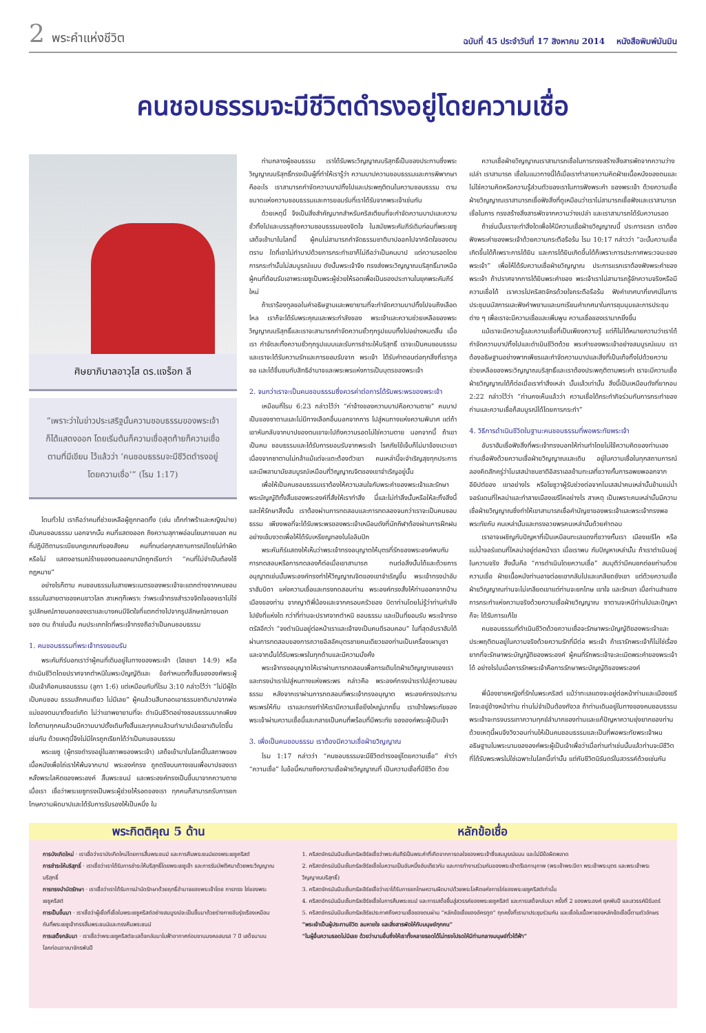2 พระคำแห่งชีวิต
ฉบับที่ 45 ประจำวันที่ 17 สิงหาคม 2014 หนังสือพิมพ์มันมิน
คนชอบธรรมจะมีชีวิตดำรงอยู่โดยความเชื่อ
ศิษยาภิบาลอาวุโส ดร.แจร็อก ลี
“เพราะว่าในข่าวประเสริฐนั้นความชอบธรรมของพระเจ้าก็ได้แสดงออก โดยเริ่มต้นก็ความเชื่อสุดท้ายก็ความเชื่อตามที่มีเขียน ไว้แล้วว่า ‘คนชอบธรรมจะมีชีวิตดำรงอยู่โดยความเชื่อ’” (โรม 1:17)
โดนทั่วไป เราถือว่าคนที่ช่วยเหลือผู้ถูกทอดทิ้ง (เช่น เด็กกำพร้าและหญิงม่าย) เป็นคนชอบธรรม นอกจากนั้น คนที่แสดงออก ถึงความสุภาพอ่อนโยนภายนอก คนที่ปฏิบัติตามระเบียบกฎเกณฑ์ของสังคม คนที่ทนต่อทุกสถานการณ์โดยไม่ทำผิดหรือไม่ แสดงอารมณ์ร้ายของตนออกมามักถูกเรียกว่า “คนที่ไม่จำเป็นต้องใช้กฎหมาย”
อย่างไรก็ตาม คนชอบธรรมในสายพระเนตรของพระเจ้าจะแตกต่างจากคนชอบธรรมในสายตาของคนชาวโลก สาเหตุก็เพราะ ว่าพระเจ้าทรงสำรวจจิตใจของเราไม่ใช่รูปลักษณ์ภายนอกของเราและบางคนมีจิตใจที่แตกต่างไปจากรูปลักษณ์ภายนอกของ ตน ถ้าเช่นนั้น คนประเภทใดที่พระเจ้าทรงถือว่าเป็นคนชอบธรรม
1. คนชอบธรรมที่พระเจ้าทรงยอมรับ
พระคัมภีร์บอกเราว่าผู้คนที่เดินอยู่ในทางของพระเจ้า (โฮเชยา 14:9) หรือดำเนินชีวิตโดยปราศจากตำหนิในพระบัญญัติและ ข้อกำหนดทั้งสิ้นขององค์พระผู้เป็นเจ้าคือคนชอบธรรม (ลูกา 1:6) แต่เหมือนกับที่โรม 3:10 กล่าวไว้ว่า “ไม่มีผู้ใดเป็นคนชอบ ธรรมสักคนเดียว ไม่มีเลย” ผู้คนล้วนสืบทอดเอาธรรมชาติบาปจากพ่อแม่ของตนมาตั้งแต่เกิด ไม่ว่าเขาพยายามที่จะ ดำเนินชีวิตอย่างชอบธรรมมากเพียงใดก็ตามทุกคนล้วนมีความบาปดั้งเดิมทั้งสิ้นและทุกคนล้วนทำบาปเมื่อเขาเติบโตขึ้น เช่นกัน ด้วยเหตุนี้จึงไม่มีใครถูกเรียกได้ว่าเป็นคนชอบธรรม
พระเยซู (ผู้ทรงดำรงอยู่ในสภาพของพระเจ้า) เสด็จเข้ามาในโลกนี้ในสภาพของเนื้อหนังเพื่อไถ่เราให้พ้นจากบาป พระองค์ทรง ถูกตรึงบนกางเขนเพื่อบาปของเรา หลั่งพระโลหิตของพระองค์ สิ้นพระชนม์ และพระองค์ทรงเป็นขึ้นมาจากความตาย เมื่อเรา เชื่อว่าพระเยซูทรงเป็นพระผู้ช่วยให้รอดของเรา ทุกคนก็สามารถรับการยกโทษความผิดบาปและได้รับการรับรองให้เป็นหนึ่ง ใน
ท่ามกลางผู้ชอบธรรม เราได้รับพระวิญญาณบริสุทธิ์เป็นของประทานซึ่งพระวิญญาณบริสุทธิ์ทรงเป็นผู้ที่ทำให้เรารู้ว่า ความบาปความชอบธรรมและการพิพากษาคืออะไร เราสามารถกำจัดความบาปทิ้งไปและประพฤติตนในความชอบธรรม ตามขนาดแห่งความชอบธรรมและการยอมรับที่เราได้รับจากพระเจ้าเช่นกัน
ด้วยเหตุนี้ จึงเป็นสิ่งสำคัญมากสำหรับคริสเตียนที่จะกำจัดความบาปและความชั่วทิ้งไปและบรรลุถึงความชอบธรรมของจิตใจ ในสมัยพระคัมภีร์เดิมก่อนที่พระเยซูเสด็จเข้ามาในโลกนี้ ผู้คนไม่สามารถกำจัดธรรมชาติบาปออกไปจากจิตใจของตน ตราบ ใดที่เขาไม่ทำบาปด้วยการกระทำเขาก็ไม่ถือว่าเป็นคนบาป แต่ความรอดโดยการกระทำนั้นไม่สมบูรณ์แบบ ดังนั้นพระเจ้าจึง ทรงส่งพระวิญญาณบริสุทธิ์มาเหนือผู้คนที่ต้อนรับเอาพระเยซูเป็นพระผู้ช่วยให้รอดเพื่อเป็นของประทานในยุคพระคัมภีร์ใหม่
ถ้าเราร้องทูลขอในคำอธิษฐานและพยายามที่จะกำจัดความบาปทิ้งไปจนถึงเลือดไหล เราก็จะได้รับพระคุณและพระกำลังของ พระเจ้าและความช่วยเหลือของพระวิญญาณบริสุทธิ์และเราจะสามารถกำจัดความชั่วทุกรูปแบบทิ้งไปอย่างหมดสิ้น เมื่อเรา กำจัดละทิ้งความชั่วทุกรูปแบบและรับการชำระให้บริสุทธิ์ เราจะเป็นคนชอบธรรมและเราจะได้รับความรักและการยอมรับจาก พระเจ้า ได้รับคำตอบต่อทุกสิ่งที่เราทูลขอ และได้ชื่นชมกับสิทธิอำนาจและพระพรแห่งการเป็นบุตรของพระเจ้า
2. จนกว่าเราจะเป็นคนชอบธรรมซึ่งควรค่าต่อการได้รับพระพรของพระเจ้า
เหมือนที่โรม 6:23 กล่าวไว้ว่า “ค่าจ้างของความบาปคือความตาย” คนบาปเป็นของซาตานและไม่มีทางเลือกอื่นนอกจากการ ไปสู่หนทางแห่งความพินาศ แต่ถ้าเขาหันกลับจากบาปของตนเขาจะไปถึงความรอดไม่ใช่ความตาย นอกจากนี้ ถ้าเขาเป็นคน ชอบธรรมและได้รับการยอมรับจากพระเจ้า โรคภัยไข้เจ็บก็ไม่มาข้องแวะเขาเนื่องจากซาตานไม่กล้าแม้แต่จะแตะต้องตัวเขา คนเหล่านี้จะจำเริญสุขทุกประการและมีพลานามัยสมบูรณ์เหมือนที่วิญญาณจิตของเขาจำเริญอยู่นั้น
เพื่อให้เป็นคนชอบธรรมเราต้องให้ความสนใจกับพระคำของพระเจ้าและรักษาพระบัญญัติทั้งสิ้นของพระองค์ที่สั่งให้เราทำสิ่ง นี้และไม่ทำสิ่งนั้นหรือให้ละทิ้งสิ่งนี้และให้รักษาสิ่งนั้น เราต้องผ่านการทดสอบและการทดลองจนกว่าเราจะเป็นคนชอบธรรม เพียงพอที่จะได้รับพระพรของพระเจ้าเหมือนดังที่นักกีฬาต้องผ่านการฝึกฝนอย่างเข้มงวดเพื่อให้ได้รับเหรียญทองในโอลิมปิก
พระคัมภีร์แสดงให้เห็นว่าพระเจ้าทรงอนุญาตให้บุตรที่รักของพระองค์พบกับการทดสอบหรือการทดลองก็ต่อเมื่อเขาสามารถ ทนต่อสิ่งนั้นได้และด้วยการอนุญาตเช่นนั้นพระองค์ทรงทำให้วิญญาณจิตของเขาจำเริญขึ้น พระเจ้าทรงนำอับราฮัมบิดา แห่งความเชื่อและทรงทดสอบท่าน พระองค์ทรงสั่งให้ท่านออกจากบ้านเมืองของท่าน จากญาติพี่น้องและจากครอบครัวของ บิดาท่านโดยไม่รู้ว่าท่านกำลังไปยังที่แห่งใด กว่าที่ท่านจะปราศจากตำหนิ ชอบธรรม และเป็นที่ยอมรับ พระเจ้าทรงตรัสอีกว่า “จงดำเนินอยู่ต่อหน้าเราและเจ้าจงเป็นคนดีรอบคอบ” ในที่สุดอับราฮัมได้ผ่านการทดสอบของการถวายอิสอัคบุตรชายคนเดียวของท่านเป็นเครื่องเผาบูชาและจากนั้นได้รับพระพรในทุกด้านและมีความมั่งคั่ง
พระเจ้าทรงอนุญาตให้เราผ่านการทดสอบเพื่อการเติบโตฝ่ายวิญญาณของเราและทรงนำเราไปสู่หนทางแห่งพระพร กล่าวคือ พระองค์ทรงนำเราไปสู่ความชอบธรรม หลังจากเราผ่านการทดสอบที่พระเจ้าทรงอนุญาต พระองค์ทรงประทานพระพรให้กับ เราและทรงทำให้เรามีความเชื่อยิ่งใหญ่มากขึ้น เราเข้าใจพระทัยของพระเจ้าผ่านความเชื่อนี้และกลายเป็นคนที่พร้อมที่มีพระทัย ขององค์พระผู้เป็นเจ้า
3. เพื่อเป็นคนชอบธรรม เราต้องมีความเชื่อฝ่ายวิญญาณ
โรม 1:17 กล่าวว่า “คนชอบธรรมจะมีชีวิตดำรงอยู่โดยความเชื่อ” คำว่า “ความเชื่อ” ในข้อนี้หมายถึงความเชื่อฝ่ายวิญญาณที่ เป็นความเชื่อที่มีชีวิต ด้วย
ความเชื่อฝ่ายวิญญาณเราสามารถเชื่อในการทรงสร้างสิ่งสารพัดจากความว่างเปล่า เราสามารถ เชื่อในแนวทางนี้ได้เมื่อเราทำลายความคิดฝ่ายเนื้อหนังของตนและไม่ใช่ความคิดหรือความรู้ส่วนตัวของเราในการฟังพระคำ ของพระเจ้า ด้วยความเชื่อฝ่ายวิญญาณเราสามารถเชื่อฟังสิ่งที่ดูเหมือนว่าเราไม่สามารถเชื่อฟังและเราสามารถเชื่อในการ ทรงสร้างสิ่งสารพัดจากความว่างเปล่า และเราสามารถได้รับความรอด
ถ้าเช่นนั้นเราจะทำสิ่งใดเพื่อให้มีความเชื่อฝ่ายวิญญาณนี้ ประการแรก เราต้องฟังพระคำของพระเจ้าด้วยความกระตือรือร้น โรม 10:17 กล่าวว่า “ฉะนั้นความเชื่อเกิดขึ้นได้ก็เพราะการได้ยิน และการได้ยินเกิดขึ้นได้ก็เพราะการประกาศพระวจนะของ พระเจ้า” เพื่อให้ได้รับความเชื่อฝ่ายวิญญาณ ประการแรกเราต้องฟังพระคำของพระเจ้า ถ้าปราศจากการได้ยินพระคำของ พระเจ้าเราไม่สามารถรู้จักความจริงหรือมีความเชื่อได้ เราควรไปคริสตจักรด้วยใจกระตือรือร้น ฟังคำเทศนาที่เทศน์ในการ ประชุมนมัสการและฟังคำพยานและบทเรียนคำเทศนาในการชุมนุมและการประชุมต่าง ๆ เพื่อเราจะมีความเชื่อและเพิ่มพูน ความเชื่อของเรามากยิ่งขึ้น
แม้เราจะมีความรู้และความเชื่อที่เป็นเพียงความรู้ แต่ก็ไม่ได้หมายความว่าเราได้กำจัดความบาปทิ้งไปและดำเนินชีวิตด้วย พระคำของพระเจ้าอย่างสมบูรณ์แบบ เราต้องอธิษฐานอย่างพากเพียรและกำจัดความบาปและสิ่งที่เป็นเท็จทิ้งไปด้วยความ ช่วยเหลือของพระวิญญาณบริสุทธิ์และเราต้องประพฤติตามพระคำ เราจะมีความเชื่อฝ่ายวิญญาณได้ก็ต่อเมื่อเราทำสิ่งเหล่า นั้นแล้วเท่านั้น สิ่งนี้เป็นเหมือนดังที่ยากอบ 2:22 กล่าวไว้ว่า “ท่านคงเห็นแล้วว่า ความเชื่อได้กระทำกิจร่วมกับการกระทำของ ท่านและความเชื่อก็สมบูรณ์ได้โดยการกระทำ”
4. วิธีการดำเนินชีวิตในฐานะคนชอบธรรมที่พอพระทัยพระเจ้า
อับราฮัมเชื่อฟังสิ่งที่พระเจ้าทรงบอกให้ท่านทำโดยไม่ใช้ความคิดของท่านเอง ท่านเชื่อฟังด้วยความเชื่อฝ่ายวิญญาณและเดิน อยู่ในความเชื่อในทุกสถานการณ์ ลองคิดสักครู่ว่าโมเสสนำชนชาติอิสราเอลข้ามทะเลที่ขวางกั้นการอพยพออกจากอียิปต์ของ เขาอย่างไร หรือโยชูวาผู้รับช่วงต่อจากโมเสสนำคนเหล่านั้นข้ามแม่น้ำจอร์แดนที่ไหลบ่าและทำลายเมืองเยรีโคอย่างไร สาเหตุ เป็นเพราะคนเหล่านั้นมีความเชื่อฝ่ายวิญญาณซึ่งทำให้เขาสามารถเชื่อคำบัญชาของพระเจ้าและพระเจ้าทรงพอพระทัยกับ คนเหล่านั้นและทรงอวยพรคนเหล่านั้นด้วยคำตอบ
เราอาจเผชิญกับปัญหาที่เป็นเหมือนทะเลแดงที่ขวางกั้นเรา เมืองเยรีโค หรือแม่น้ำจอร์แดนที่ไหลบ่าอยู่ต่อหน้าเรา เมื่อเราพบ กับปัญหาเหล่านั้น ถ้าเราดำเนินอยู่ในความจริง สิ่งนั้นคือ “การดำเนินโดยความเชื่อ” สมมุติว่ามีคนชกต่อยท่านด้วยความเชื่อ ฝ่ายเนื้อหนังท่านอาจต่อยเขากลับไปและเกลียดชังเขา แต่ด้วยความเชื่อฝ่ายวิญญาณท่านจะไม่เกลียดเขาแต่ท่านจะยกโทษ เขาใจ และรักเขา เมื่อท่านสำแดงการกระทำแห่งความจริงด้วยความเชื่อฝ่ายวิญญาณ ซาตานจะหนีท่านไปและปัญหาก็จะ ได้รับการแก้ไข
คนชอบธรรมที่ดำเนินชีวิตด้วยความเชื่อจะรักษาพระบัญญัติของพระเจ้าและประพฤติตนอยู่ในความจริงด้วยความรักที่มีต่อ พระเจ้า ถ้าเรารักพระเจ้าก็ไม่ใช่เรื่องยากที่จะรักษาพระบัญญัติของพระองค์ ผู้คนที่รักพระเจ้าจะละเมิดพระคำของพระเจ้าได้ อย่างไรในเมื่อการรักพระเจ้าคือการรักษาพระบัญญัติของพระองค์
พี่น้องชายหญิงที่รักในพระคริสต์ แม้ว่าทะเลแดงจะอยู่ต่อหน้าท่านและเมืองเยรีโคจะอยู่ข้างหน้าท่าน ท่านไม่จำเป็นต้องกังวล ถ้าท่านเดินอยู่ในทางของคนชอบธรรม พระเจ้าจะทรงบรรเทาความทุกข์ลำบากของท่านและแก้ปัญหาความยุ่งยากของท่าน ด้วยเหตุนี้ผมจึงวิงวอนท่านให้เป็นคนชอบธรรมและเป็นที่พอพระทัยพระเจ้าผมอธิษฐานในพระนามขององค์พระผู้เป็นเจ้าเพื่อว่าเมื่อท่านทำเช่นนั้นแล้วท่านจะมีชีวิตที่ได้รับพระพรไม่ใช่เฉพาะในโลกนี้เท่านั้น แต่กับชีวิตนิรันดร์ในสวรรค์ด้วยเช่นกัน
พระกิตติคุณ 5 ด้าน
การบังเกิดใหม่ · เราเชื่อว่าเราบังเกิดใหม่โดยการสิ้นพระชนม์ และการคืนพระชนม์ของพระเยซูคริสต์
การชำระให้บริสุทธิ์ · เราเชื่อว่าเราได้รับการชำระให้บริสุทธิ์โดยพระเยซูเจ้า และการรับบัพติศมาด้วยพระวิญญาณบริสุทธิ์
การทรงบำบัดรักษา · เราเชื่อว่าเราได้รับการบำบัดรักษาด้วยฤทธิ์อำนาจของพระเจ้าโดย การทรง ไถ่ของพระเยซูคริสต์
การเป็นขึ้นมา · เราเชื่อว่าผู้เชื่อที่เชื่อในพระเยซูคริสต์อย่างสมบูรณ์จะเป็นขึ้นมาด้วยร่างกายอันรุ่งเรืองเหมือนกับที่พระเยซูเจ้าทรงสิ้นพระชนม์และทรงคืนพระชนม์
การเสด็จกลับมา · เราเชื่อว่าพระเยซูคริสต์จะเสด็จกลับมาในฟ้าอากาศก่อนงานมงคลสมรส 7 ปี เสด็จมาบนโลกก่อนอาณาจักรพันปี
หลักข้อเชื่อ
1. คริสตจักรมันมินเซ็นทรัลเชิร์ชเชื่อว่าพระคัมภีร์เป็นพระคำที่เกิดจากการดลใจของพระเจ้าซึ่งสมบูรณ์แบบ และไม่มีข้อผิดพลาด
2. คริสตจักรมันมินเซ็นทรัลเชิร์ชเชื่อในความเป็นอันหนึ่งอันเดียวกัน และการทำงานร่วมกันของพระเจ้าตรีเอกานุภาพ (พระเจ้าพระบิดา พระเจ้าพระบุตร และพระเจ้าพระวิญญาณบริสุทธิ์)
3. คริสตจักรมันมินเซ็นทรัลเชิร์ชเชื่อว่าเราได้รับการยกโทษความผิดบาปด้วยพระโลหิตแห่งการไถ่ของพระเยซูคริสต์เท่านั้น
4. คริสตจักรมันมินเซ็นทรัลเชิร์ชเชื่อในการคืนพระชนม์ และการเสด็จขึ้นสู่สวรรค์ของพระเยซูคริสต์ และการเสด็จกลับมา ครั้งที่ 2 ของพระองค์ ยุคพันปี และสวรรค์นิรันดร์
5. คริสตจักรมันมินเซ็นทรัลเชิร์ชประกาศถึงความเชื่อของตนผ่าน “หลักข้อเชื่อของอัครทูต” ทุกครั้งที่เรามาประชุมร่วมกัน และเชื่อในเนื้อหาของหลักข้อเชื่อนี้ตามตัวอักษร
“พระเจ้าเป็นผู้ประทานชีวิต ลมหายใจ และสิ่งสารพัดให้กับมนุษย์ทุกคน”
“ในผู้อื่นความรอดไม่มีเลย ด้วยว่านามอื่นซึ่งให้เราทั้งหลายรอดได้ไม่ทรงโปรดให้มีท่ามกลางมนุษย์ทั่วใต้ฟ้า”